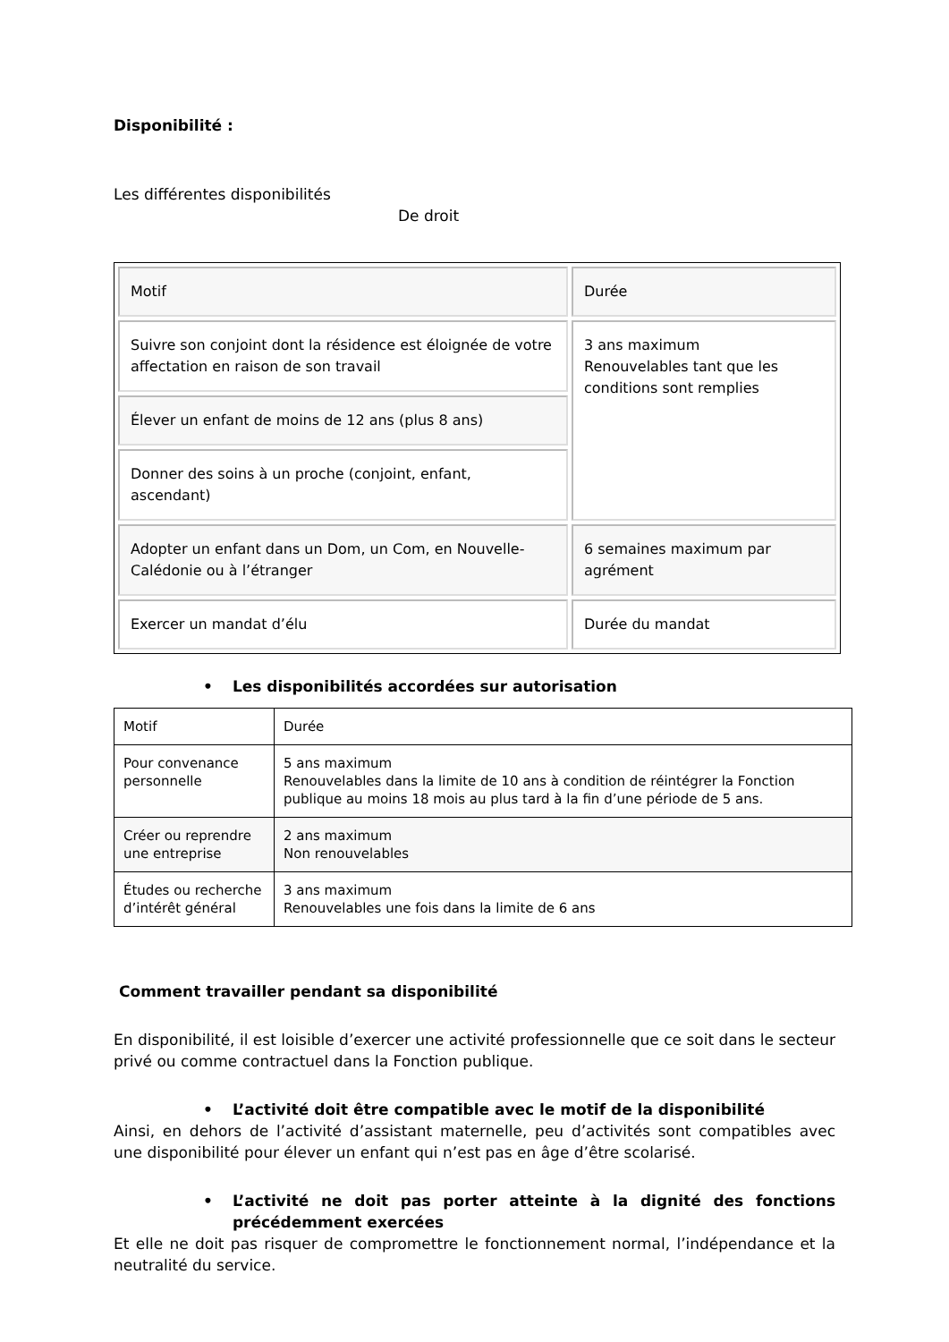Disponibilité :
Les différentes disponibilités
De droit
| Motif | Durée |
| Suivre son conjoint dont la résidence est éloignée de votre affectation en raison de son travail | 3 ans maximum Renouvelables tant que les conditions sont remplies |
| Élever un enfant de moins de 12 ans (plus 8 ans) | |
| Donner des soins à un proche (conjoint, enfant, ascendant) | |
| Adopter un enfant dans un Dom, un Com, en Nouvelle-Calédonie ou à l’étranger | 6 semaines maximum par agrément |
| Exercer un mandat d’élu | Durée du mandat |
• Les disponibilités accordées sur autorisation
| Motif | Durée |
| --- | --- |
| Pour convenance personnelle | 5 ans maximum Renouvelables dans la limite de 10 ans à condition de réintégrer la Fonction publique au moins 18 mois au plus tard à la fin d’une période de 5 ans. |
| Créer ou reprendre une entreprise | 2 ans maximum Non renouvelables |
| Études ou recherche d’intérêt général | 3 ans maximum Renouvelables une fois dans la limite de 6 ans |
Comment travailler pendant sa disponibilité
En disponibilité, il est loisible d’exercer une activité professionnelle que ce soit dans le secteur privé ou comme contractuel dans la Fonction publique.
• L’activité doit être compatible avec le motif de la disponibilité
Ainsi, en dehors de l’activité d’assistant maternelle, peu d’activités sont compatibles avec une disponibilité pour élever un enfant qui n’est pas en âge d’être scolarisé.
• L’activité ne doit pas porter atteinte à la dignité des fonctions précédemment exercées
Et elle ne doit pas risquer de compromettre le fonctionnement normal, l’indépendance et la neutralité du service.